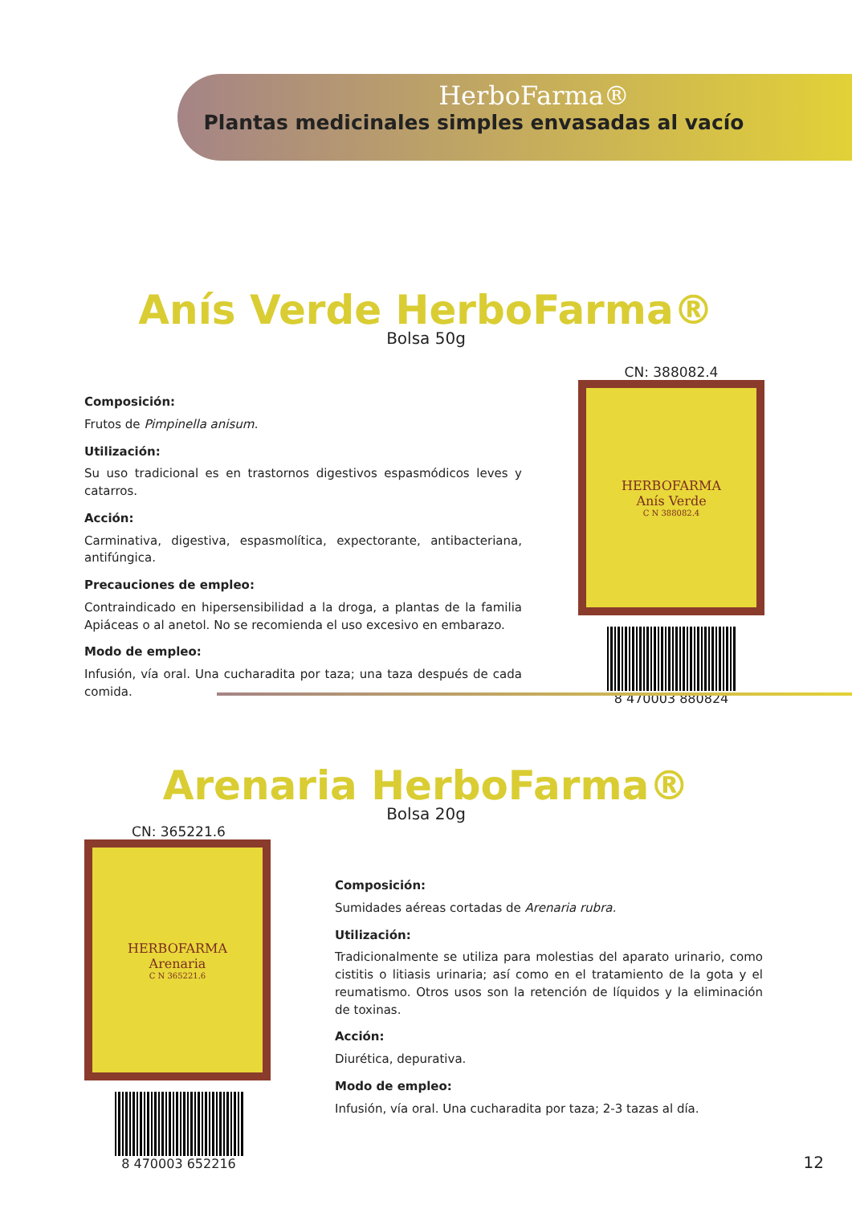HerboFarma®
Plantas medicinales simples envasadas al vacío
Anís Verde HerboFarma®
Bolsa 50g
Composición:
Frutos de Pimpinella anisum.
Utilización:
Su uso tradicional es en trastornos digestivos espasmódicos leves y catarros.
Acción:
Carminativa, digestiva, espasmolítica, expectorante, antibacteriana, antifúngica.
Precauciones de empleo:
Contraindicado en hipersensibilidad a la droga, a plantas de la familia Apiáceas o al anetol. No se recomienda el uso excesivo en embarazo.
Modo de empleo:
Infusión, vía oral. Una cucharadita por taza; una taza después de cada comida.
CN: 388082.4
HERBOFARMA
Anís Verde
C N 388082.4
8 470003 880824
Arenaria HerboFarma®
Bolsa 20g
CN: 365221.6
HERBOFARMA
Arenaria
C N 365221.6
8 470003 652216
Composición:
Sumidades aéreas cortadas de Arenaria rubra.
Utilización:
Tradicionalmente se utiliza para molestias del aparato urinario, como cistitis o litiasis urinaria; así como en el tratamiento de la gota y el reumatismo. Otros usos son la retención de líquidos y la eliminación de toxinas.
Acción:
Diurética, depurativa.
Modo de empleo:
Infusión, vía oral. Una cucharadita por taza; 2-3 tazas al día.
12